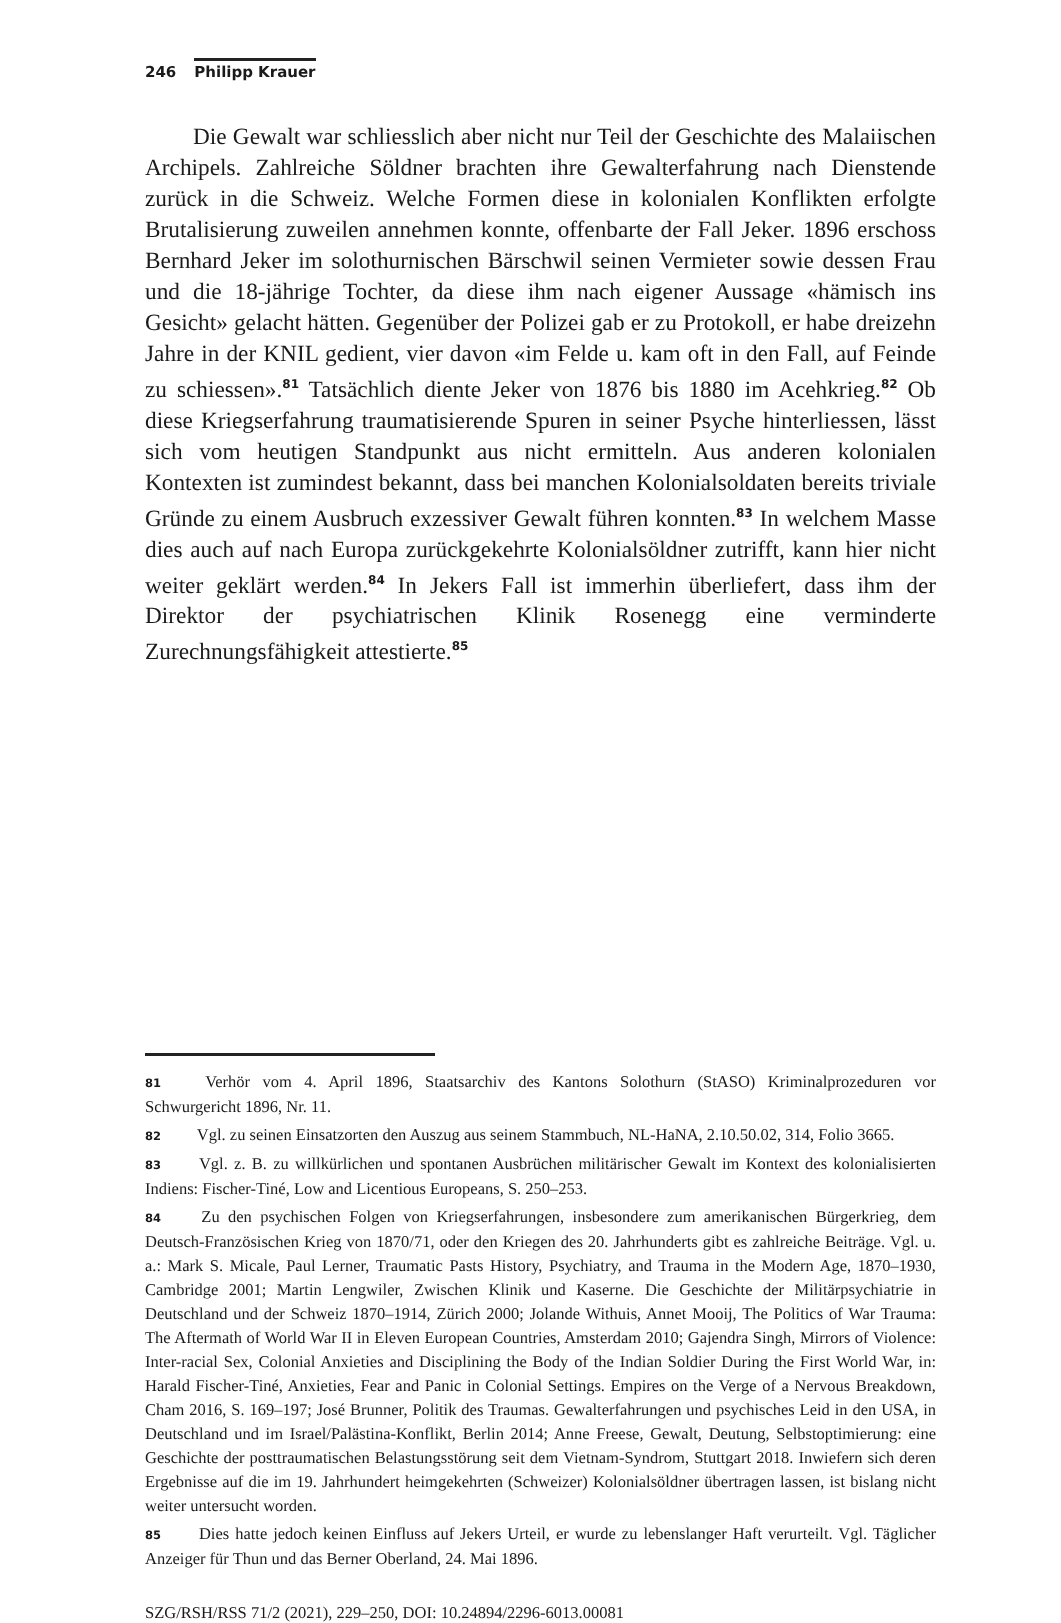246 Philipp Krauer
Die Gewalt war schliesslich aber nicht nur Teil der Geschichte des Malaiischen Archipels. Zahlreiche Söldner brachten ihre Gewalterfahrung nach Dienstende zurück in die Schweiz. Welche Formen diese in kolonialen Konflikten erfolgte Brutalisierung zuweilen annehmen konnte, offenbarte der Fall Jeker. 1896 erschoss Bernhard Jeker im solothurnischen Bärschwil seinen Vermieter sowie dessen Frau und die 18-jährige Tochter, da diese ihm nach eigener Aussage «hämisch ins Gesicht» gelacht hätten. Gegenüber der Polizei gab er zu Protokoll, er habe dreizehn Jahre in der KNIL gedient, vier davon «im Felde u. kam oft in den Fall, auf Feinde zu schiessen».<sup>81</sup> Tatsächlich diente Jeker von 1876 bis 1880 im Acehkrieg.<sup>82</sup> Ob diese Kriegserfahrung traumatisierende Spuren in seiner Psyche hinterliessen, lässt sich vom heutigen Standpunkt aus nicht ermitteln. Aus anderen kolonialen Kontexten ist zumindest bekannt, dass bei manchen Kolonialsoldaten bereits triviale Gründe zu einem Ausbruch exzessiver Gewalt führen konnten.<sup>83</sup> In welchem Masse dies auch auf nach Europa zurückgekehrte Kolonialsöldner zutrifft, kann hier nicht weiter geklärt werden.<sup>84</sup> In Jekers Fall ist immerhin überliefert, dass ihm der Direktor der psychiatrischen Klinik Rosenegg eine verminderte Zurechnungsfähigkeit attestierte.<sup>85</sup>
81 Verhör vom 4. April 1896, Staatsarchiv des Kantons Solothurn (StASO) Kriminalprozeduren vor Schwurgericht 1896, Nr. 11.
82 Vgl. zu seinen Einsatzorten den Auszug aus seinem Stammbuch, NL-HaNA, 2.10.50.02, 314, Folio 3665.
83 Vgl. z. B. zu willkürlichen und spontanen Ausbrüchen militärischer Gewalt im Kontext des kolonialisierten Indiens: Fischer-Tiné, Low and Licentious Europeans, S. 250–253.
84 Zu den psychischen Folgen von Kriegserfahrungen, insbesondere zum amerikanischen Bürgerkrieg, dem Deutsch-Französischen Krieg von 1870/71, oder den Kriegen des 20. Jahrhunderts gibt es zahlreiche Beiträge. Vgl. u. a.: Mark S. Micale, Paul Lerner, Traumatic Pasts History, Psychiatry, and Trauma in the Modern Age, 1870–1930, Cambridge 2001; Martin Lengwiler, Zwischen Klinik und Kaserne. Die Geschichte der Militärpsychiatrie in Deutschland und der Schweiz 1870–1914, Zürich 2000; Jolande Withuis, Annet Mooij, The Politics of War Trauma: The Aftermath of World War II in Eleven European Countries, Amsterdam 2010; Gajendra Singh, Mirrors of Violence: Inter-racial Sex, Colonial Anxieties and Disciplining the Body of the Indian Soldier During the First World War, in: Harald Fischer-Tiné, Anxieties, Fear and Panic in Colonial Settings. Empires on the Verge of a Nervous Breakdown, Cham 2016, S. 169–197; José Brunner, Politik des Traumas. Gewalterfahrungen und psychisches Leid in den USA, in Deutschland und im Israel/Palästina-Konflikt, Berlin 2014; Anne Freese, Gewalt, Deutung, Selbstoptimierung: eine Geschichte der posttraumatischen Belastungsstörung seit dem Vietnam-Syndrom, Stuttgart 2018. Inwiefern sich deren Ergebnisse auf die im 19. Jahrhundert heimgekehrten (Schweizer) Kolonialsöldner übertragen lassen, ist bislang nicht weiter untersucht worden.
85 Dies hatte jedoch keinen Einfluss auf Jekers Urteil, er wurde zu lebenslanger Haft verurteilt. Vgl. Täglicher Anzeiger für Thun und das Berner Oberland, 24. Mai 1896.
SZG/RSH/RSS 71/2 (2021), 229–250, DOI: 10.24894/2296-6013.00081